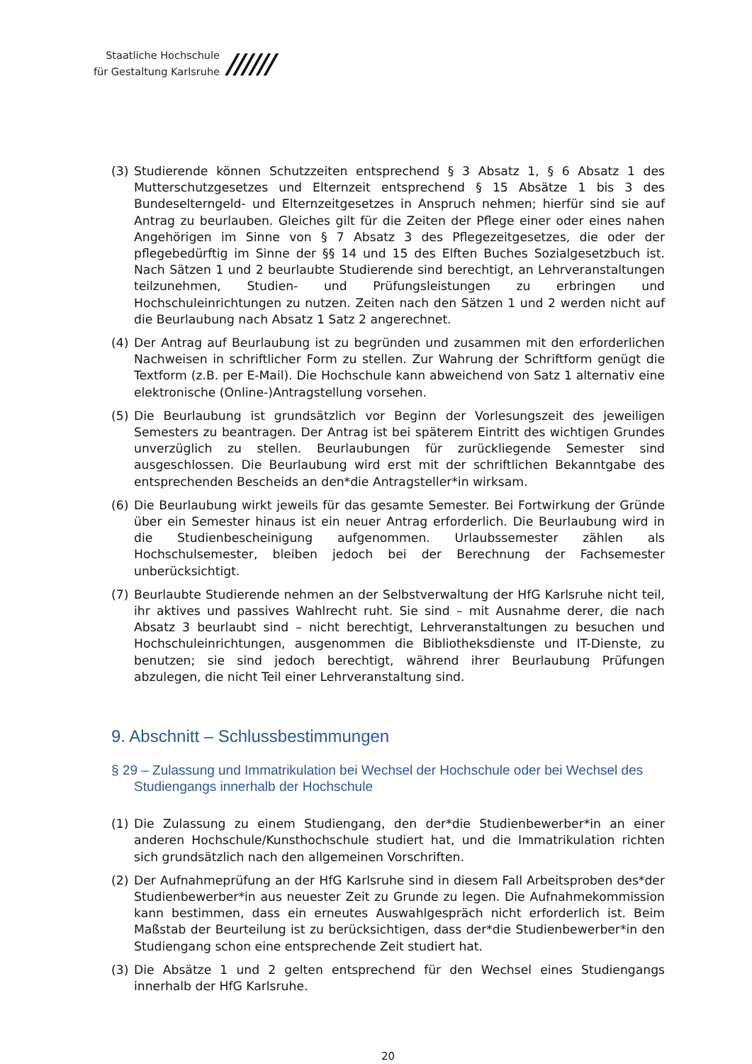Staatliche Hochschule
für Gestaltung Karlsruhe
//////
(3) Studierende können Schutzzeiten entsprechend § 3 Absatz 1, § 6 Absatz 1 des Mutterschutzgesetzes und Elternzeit entsprechend § 15 Absätze 1 bis 3 des Bundeselterngeld- und Elternzeitgesetzes in Anspruch nehmen; hierfür sind sie auf Antrag zu beurlauben. Gleiches gilt für die Zeiten der Pflege einer oder eines nahen Angehörigen im Sinne von § 7 Absatz 3 des Pflegezeitgesetzes, die oder der pflegebedürftig im Sinne der §§ 14 und 15 des Elften Buches Sozialgesetzbuch ist. Nach Sätzen 1 und 2 beurlaubte Studierende sind berechtigt, an Lehrveranstaltungen teilzunehmen, Studien- und Prüfungsleistungen zu erbringen und Hochschuleinrichtungen zu nutzen. Zeiten nach den Sätzen 1 und 2 werden nicht auf die Beurlaubung nach Absatz 1 Satz 2 angerechnet.
(4) Der Antrag auf Beurlaubung ist zu begründen und zusammen mit den erforderlichen Nachweisen in schriftlicher Form zu stellen. Zur Wahrung der Schriftform genügt die Textform (z.B. per E-Mail). Die Hochschule kann abweichend von Satz 1 alternativ eine elektronische (Online-)Antragstellung vorsehen.
(5) Die Beurlaubung ist grundsätzlich vor Beginn der Vorlesungszeit des jeweiligen Semesters zu beantragen. Der Antrag ist bei späterem Eintritt des wichtigen Grundes unverzüglich zu stellen. Beurlaubungen für zurückliegende Semester sind ausgeschlossen. Die Beurlaubung wird erst mit der schriftlichen Bekanntgabe des entsprechenden Bescheids an den*die Antragsteller*in wirksam.
(6) Die Beurlaubung wirkt jeweils für das gesamte Semester. Bei Fortwirkung der Gründe über ein Semester hinaus ist ein neuer Antrag erforderlich. Die Beurlaubung wird in die Studienbescheinigung aufgenommen. Urlaubssemester zählen als Hochschulsemester, bleiben jedoch bei der Berechnung der Fachsemester unberücksichtigt.
(7) Beurlaubte Studierende nehmen an der Selbstverwaltung der HfG Karlsruhe nicht teil, ihr aktives und passives Wahlrecht ruht. Sie sind – mit Ausnahme derer, die nach Absatz 3 beurlaubt sind – nicht berechtigt, Lehrveranstaltungen zu besuchen und Hochschuleinrichtungen, ausgenommen die Bibliotheksdienste und IT-Dienste, zu benutzen; sie sind jedoch berechtigt, während ihrer Beurlaubung Prüfungen abzulegen, die nicht Teil einer Lehrveranstaltung sind.
9. Abschnitt – Schlussbestimmungen
§ 29 – Zulassung und Immatrikulation bei Wechsel der Hochschule oder bei Wechsel des Studiengangs innerhalb der Hochschule
(1) Die Zulassung zu einem Studiengang, den der*die Studienbewerber*in an einer anderen Hochschule/Kunsthochschule studiert hat, und die Immatrikulation richten sich grundsätzlich nach den allgemeinen Vorschriften.
(2) Der Aufnahmeprüfung an der HfG Karlsruhe sind in diesem Fall Arbeitsproben des*der Studienbewerber*in aus neuester Zeit zu Grunde zu legen. Die Aufnahmekommission kann bestimmen, dass ein erneutes Auswahlgespräch nicht erforderlich ist. Beim Maßstab der Beurteilung ist zu berücksichtigen, dass der*die Studienbewerber*in den Studiengang schon eine entsprechende Zeit studiert hat.
(3) Die Absätze 1 und 2 gelten entsprechend für den Wechsel eines Studiengangs innerhalb der HfG Karlsruhe.
20